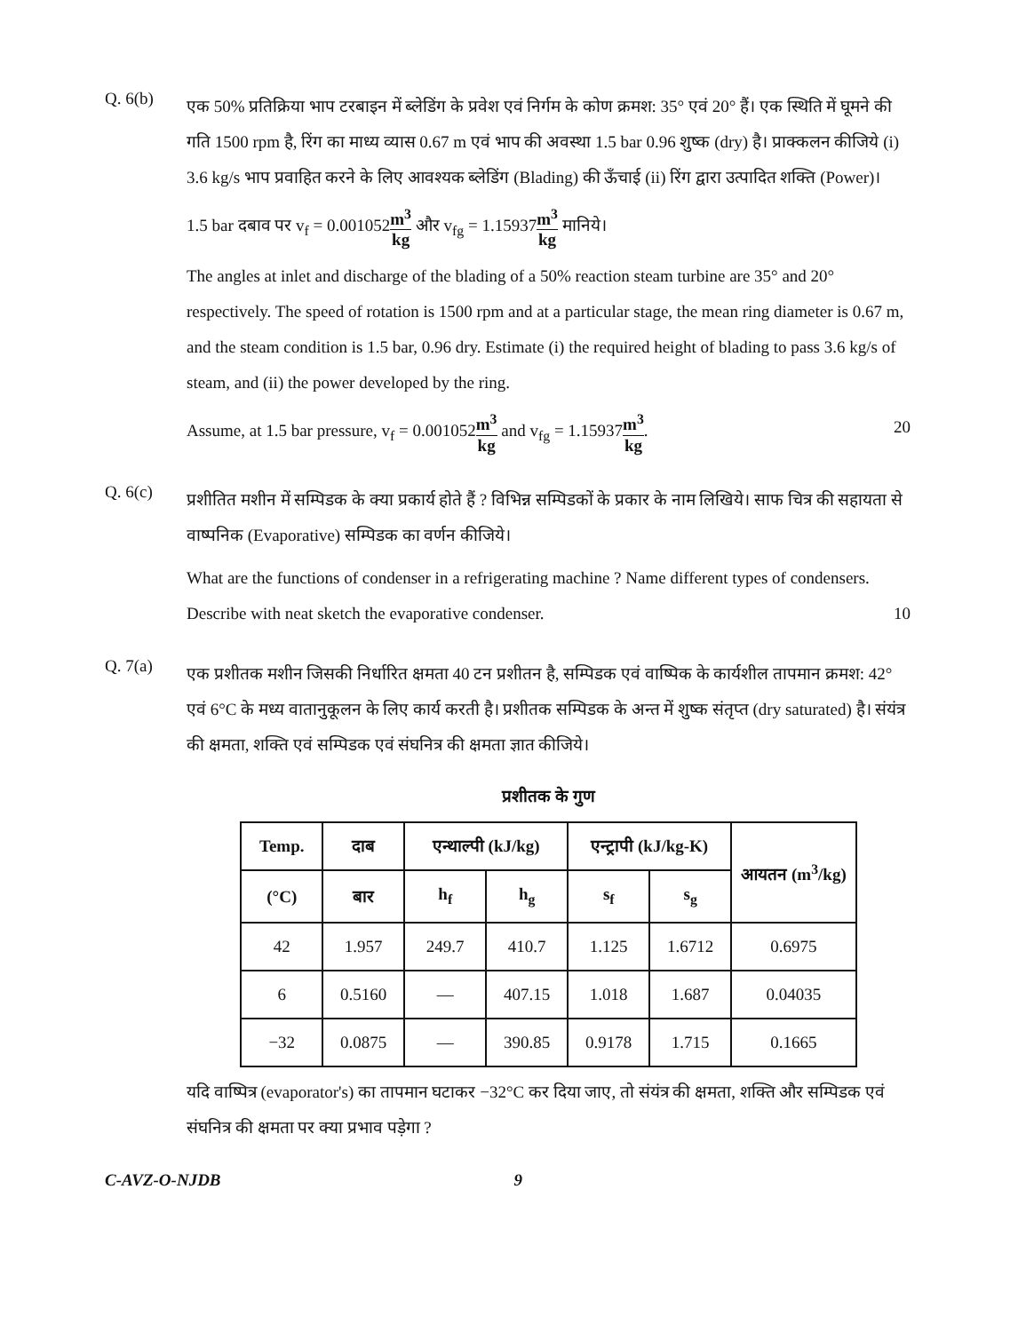Q. 6(b)
एक 50% प्रतिक्रिया भाप टरबाइन में ब्लेडिंग के प्रवेश एवं निर्गम के कोण क्रमश: 35° एवं 20° हैं। एक स्थिति में घूमने की गति 1500 rpm है, रिंग का माध्य व्यास 0.67 m एवं भाप की अवस्था 1.5 bar 0.96 शुष्क (dry) है। प्राक्कलन कीजिये (i) 3.6 kg/s भाप प्रवाहित करने के लिए आवश्यक ब्लेडिंग (Blading) की ऊँचाई (ii) रिंग द्वारा उत्पादित शक्ति (Power)।
1.5 bar दबाव पर v<sub>f</sub> = 0.001052m<sup>3</sup> kg और v<sub>fg</sub> = 1.15937m<sup>3</sup> kg मानिये।
The angles at inlet and discharge of the blading of a 50% reaction steam turbine are 35° and 20° respectively. The speed of rotation is 1500 rpm and at a particular stage, the mean ring diameter is 0.67 m, and the steam condition is 1.5 bar, 0.96 dry. Estimate (i) the required height of blading to pass 3.6 kg/s of steam, and (ii) the power developed by the ring.
Assume, at 1.5 bar pressure, v<sub>f</sub> = 0.001052m<sup>3</sup> kg and v<sub>fg</sub> = 1.15937m<sup>3</sup> kg. 20
Q. 6(c)
प्रशीतित मशीन में सम्पिडक के क्या प्रकार्य होते हैं ? विभिन्न सम्पिडकों के प्रकार के नाम लिखिये। साफ चित्र की सहायता से वाष्पनिक (Evaporative) सम्पिडक का वर्णन कीजिये।
What are the functions of condenser in a refrigerating machine ? Name different types of condensers. Describe with neat sketch the evaporative condenser. 10
Q. 7(a)
एक प्रशीतक मशीन जिसकी निर्धारित क्षमता 40 टन प्रशीतन है, सम्पिडक एवं वाष्पिक के कार्यशील तापमान क्रमश: 42° एवं 6°C के मध्य वातानुकूलन के लिए कार्य करती है। प्रशीतक सम्पिडक के अन्त में शुष्क संतृप्त (dry saturated) है। संयंत्र की क्षमता, शक्ति एवं सम्पिडक एवं संघनित्र की क्षमता ज्ञात कीजिये।
प्रशीतक के गुण
| Temp. | दाब | एन्थाल्पी (kJ/kg) | | एन्ट्रापी (kJ/kg-K) | | आयतन (m<sup>3</sup>/kg) |
| --- | --- | --- | --- | --- | --- | --- |
| (°C) | बार | h<sub>f</sub> | h<sub>g</sub> | s<sub>f</sub> | s<sub>g</sub> | |
| 42 | 1.957 | 249.7 | 410.7 | 1.125 | 1.6712 | 0.6975 |
| 6 | 0.5160 | — | 407.15 | 1.018 | 1.687 | 0.04035 |
| −32 | 0.0875 | — | 390.85 | 0.9178 | 1.715 | 0.1665 |
यदि वाष्पित्र (evaporator's) का तापमान घटाकर −32°C कर दिया जाए, तो संयंत्र की क्षमता, शक्ति और सम्पिडक एवं संघनित्र की क्षमता पर क्या प्रभाव पड़ेगा ?
C-AVZ-O-NJDB 9